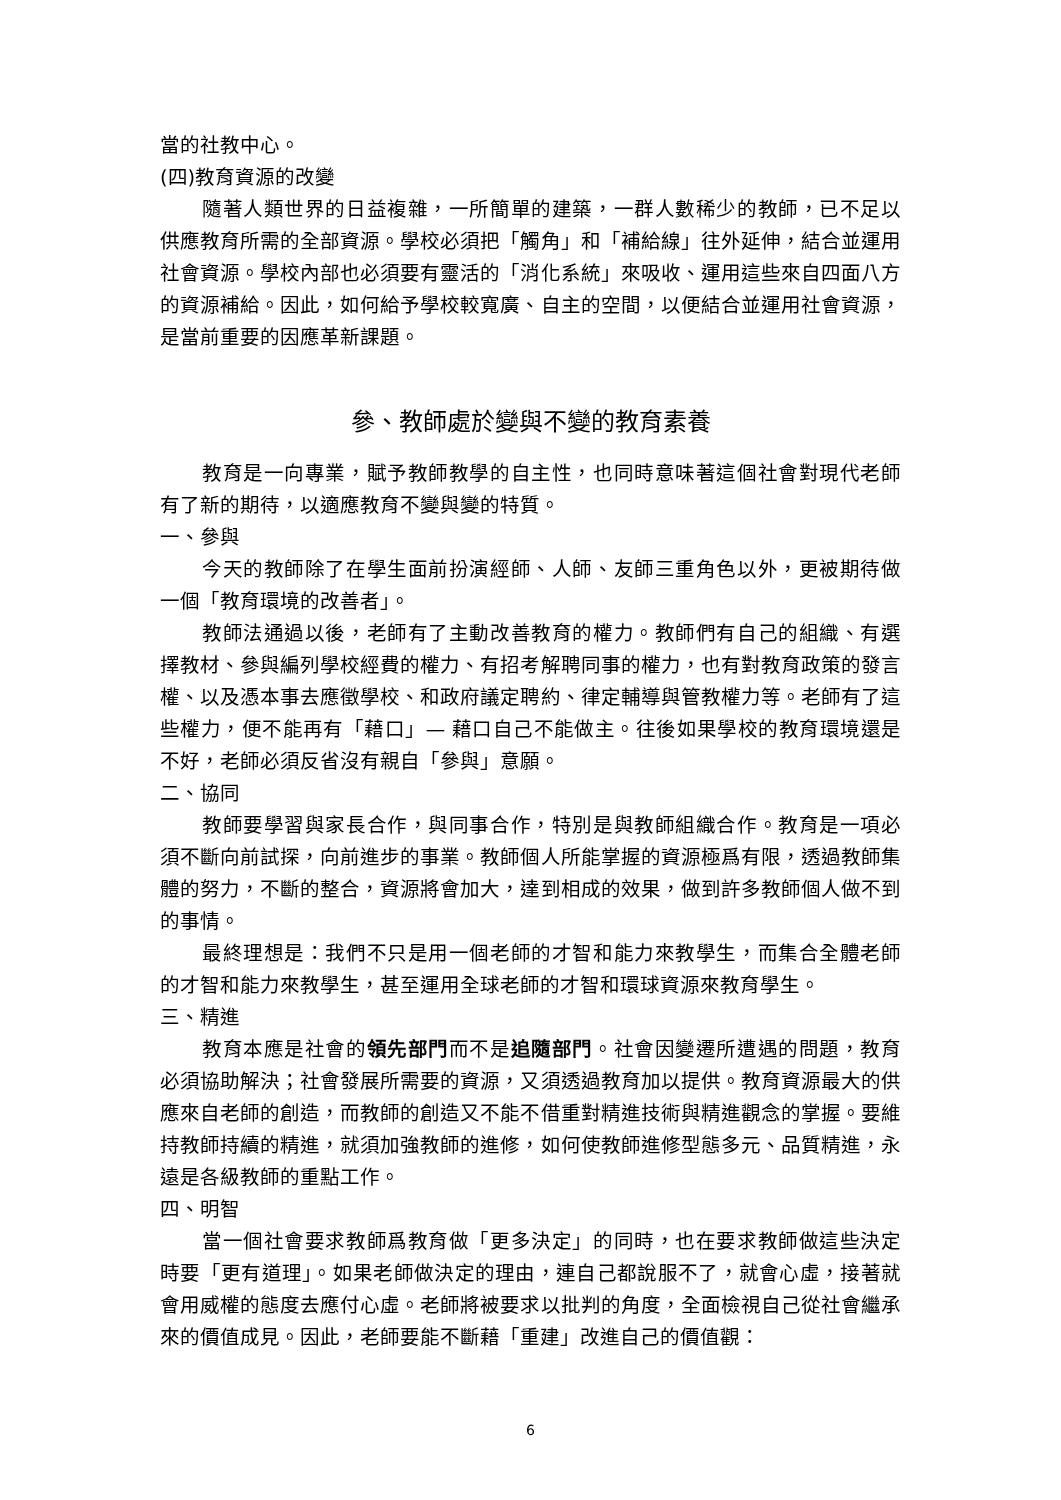當的社教中心。
(四)教育資源的改變
隨著人類世界的日益複雜，一所簡單的建築，一群人數稀少的教師，已不足以供應教育所需的全部資源。學校必須把「觸角」和「補給線」往外延伸，結合並運用社會資源。學校內部也必須要有靈活的「消化系統」來吸收、運用這些來自四面八方的資源補給。因此，如何給予學校較寬廣、自主的空間，以便結合並運用社會資源，是當前重要的因應革新課題。
參、教師處於變與不變的教育素養
教育是一向專業，賦予教師教學的自主性，也同時意味著這個社會對現代老師有了新的期待，以適應教育不變與變的特質。
一、參與
今天的教師除了在學生面前扮演經師、人師、友師三重角色以外，更被期待做一個「教育環境的改善者」。
教師法通過以後，老師有了主動改善教育的權力。教師們有自己的組織、有選擇教材、參與編列學校經費的權力、有招考解聘同事的權力，也有對教育政策的發言權、以及憑本事去應徵學校、和政府議定聘約、律定輔導與管教權力等。老師有了這些權力，便不能再有「藉口」— 藉口自己不能做主。往後如果學校的教育環境還是不好，老師必須反省沒有親自「參與」意願。
二、協同
教師要學習與家長合作，與同事合作，特別是與教師組織合作。教育是一項必須不斷向前試探，向前進步的事業。教師個人所能掌握的資源極爲有限，透過教師集體的努力，不斷的整合，資源將會加大，達到相成的效果，做到許多教師個人做不到的事情。
最終理想是：我們不只是用一個老師的才智和能力來教學生，而集合全體老師的才智和能力來教學生，甚至運用全球老師的才智和環球資源來教育學生。
三、精進
教育本應是社會的領先部門而不是追隨部門。社會因變遷所遭遇的問題，教育必須協助解決；社會發展所需要的資源，又須透過教育加以提供。教育資源最大的供應來自老師的創造，而教師的創造又不能不借重對精進技術與精進觀念的掌握。要維持教師持續的精進，就須加強教師的進修，如何使教師進修型態多元、品質精進，永遠是各級教師的重點工作。
四、明智
當一個社會要求教師爲教育做「更多決定」的同時，也在要求教師做這些決定時要「更有道理」。如果老師做決定的理由，連自己都說服不了，就會心虛，接著就會用威權的態度去應付心虛。老師將被要求以批判的角度，全面檢視自己從社會繼承來的價值成見。因此，老師要能不斷藉「重建」改進自己的價值觀：
6